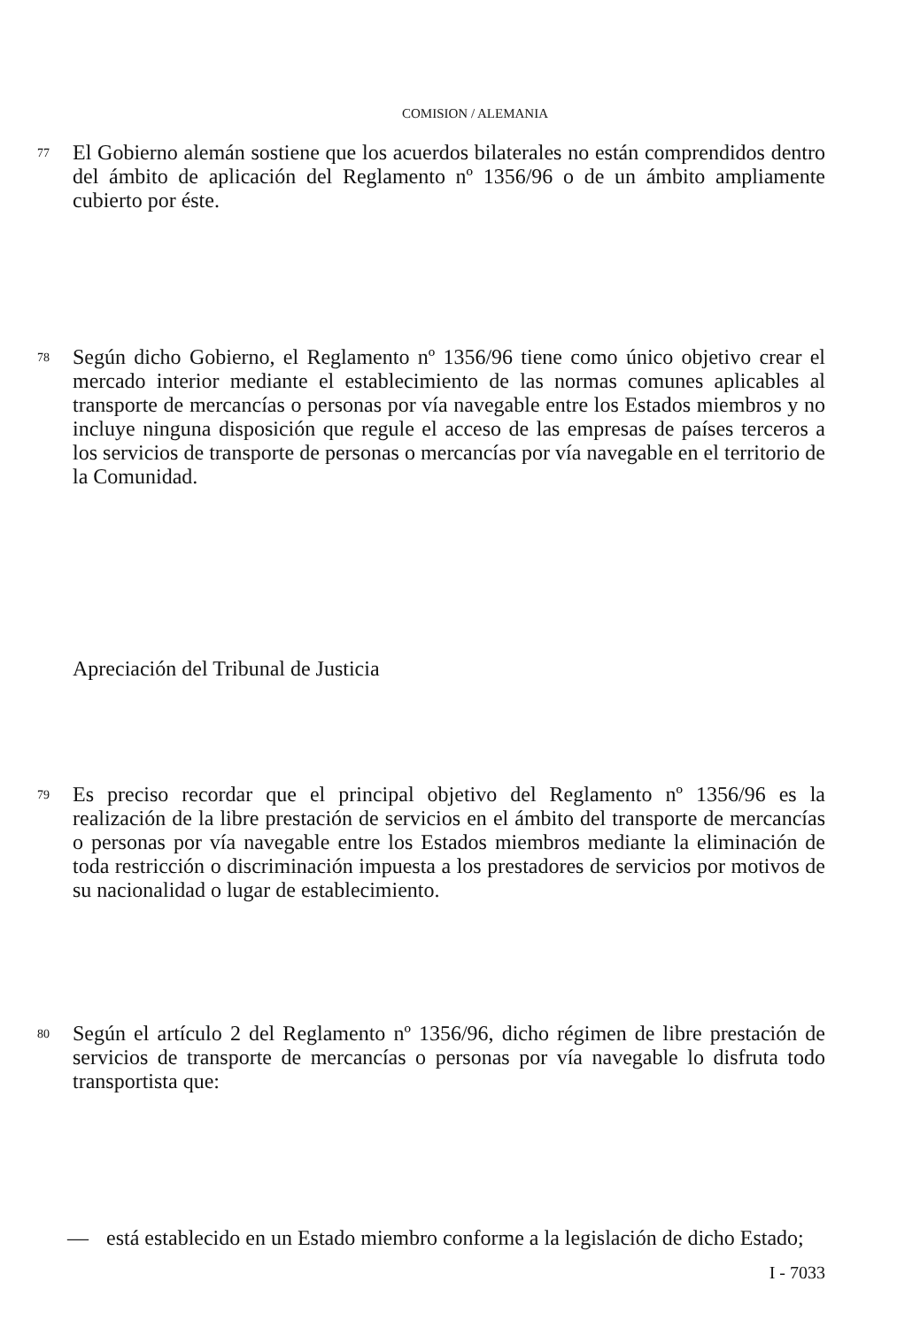COMISION / ALEMANIA
77
El Gobierno alemán sostiene que los acuerdos bilaterales no están comprendidos dentro del ámbito de aplicación del Reglamento nº 1356/96 o de un ámbito ampliamente cubierto por éste.
78
Según dicho Gobierno, el Reglamento nº 1356/96 tiene como único objetivo crear el mercado interior mediante el establecimiento de las normas comunes aplicables al transporte de mercancías o personas por vía navegable entre los Estados miembros y no incluye ninguna disposición que regule el acceso de las empresas de países terceros a los servicios de transporte de personas o mercancías por vía navegable en el territorio de la Comunidad.
Apreciación del Tribunal de Justicia
79
Es preciso recordar que el principal objetivo del Reglamento nº 1356/96 es la realización de la libre prestación de servicios en el ámbito del transporte de mercancías o personas por vía navegable entre los Estados miembros mediante la eliminación de toda restricción o discriminación impuesta a los prestadores de servicios por motivos de su nacionalidad o lugar de establecimiento.
80
Según el artículo 2 del Reglamento nº 1356/96, dicho régimen de libre prestación de servicios de transporte de mercancías o personas por vía navegable lo disfruta todo transportista que:
— está establecido en un Estado miembro conforme a la legislación de dicho Estado;
I - 7033